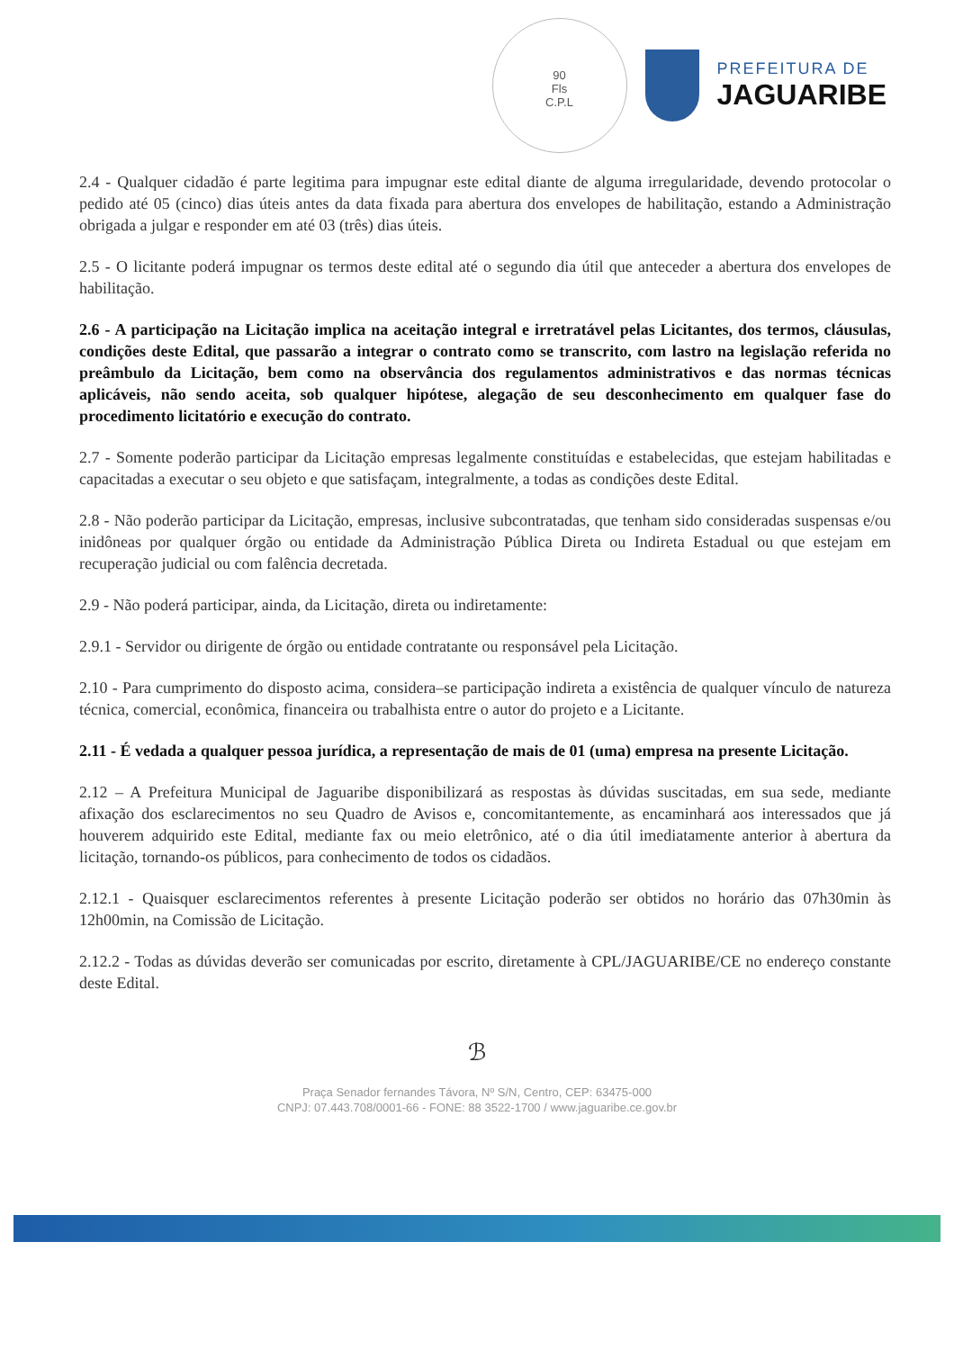90
Fls
C.P.L
PREFEITURA DE
JAGUARIBE
2.4 - Qualquer cidadão é parte legitima para impugnar este edital diante de alguma irregularidade, devendo protocolar o pedido até 05 (cinco) dias úteis antes da data fixada para abertura dos envelopes de habilitação, estando a Administração obrigada a julgar e responder em até 03 (três) dias úteis.
2.5 - O licitante poderá impugnar os termos deste edital até o segundo dia útil que anteceder a abertura dos envelopes de habilitação.
2.6 - A participação na Licitação implica na aceitação integral e irretratável pelas Licitantes, dos termos, cláusulas, condições deste Edital, que passarão a integrar o contrato como se transcrito, com lastro na legislação referida no preâmbulo da Licitação, bem como na observância dos regulamentos administrativos e das normas técnicas aplicáveis, não sendo aceita, sob qualquer hipótese, alegação de seu desconhecimento em qualquer fase do procedimento licitatório e execução do contrato.
2.7 - Somente poderão participar da Licitação empresas legalmente constituídas e estabelecidas, que estejam habilitadas e capacitadas a executar o seu objeto e que satisfaçam, integralmente, a todas as condições deste Edital.
2.8 - Não poderão participar da Licitação, empresas, inclusive subcontratadas, que tenham sido consideradas suspensas e/ou inidôneas por qualquer órgão ou entidade da Administração Pública Direta ou Indireta Estadual ou que estejam em recuperação judicial ou com falência decretada.
2.9 - Não poderá participar, ainda, da Licitação, direta ou indiretamente:
2.9.1 - Servidor ou dirigente de órgão ou entidade contratante ou responsável pela Licitação.
2.10 - Para cumprimento do disposto acima, considera–se participação indireta a existência de qualquer vínculo de natureza técnica, comercial, econômica, financeira ou trabalhista entre o autor do projeto e a Licitante.
2.11 - É vedada a qualquer pessoa jurídica, a representação de mais de 01 (uma) empresa na presente Licitação.
2.12 – A Prefeitura Municipal de Jaguaribe disponibilizará as respostas às dúvidas suscitadas, em sua sede, mediante afixação dos esclarecimentos no seu Quadro de Avisos e, concomitantemente, as encaminhará aos interessados que já houverem adquirido este Edital, mediante fax ou meio eletrônico, até o dia útil imediatamente anterior à abertura da licitação, tornando-os públicos, para conhecimento de todos os cidadãos.
2.12.1 - Quaisquer esclarecimentos referentes à presente Licitação poderão ser obtidos no horário das 07h30min às 12h00min, na Comissão de Licitação.
2.12.2 - Todas as dúvidas deverão ser comunicadas por escrito, diretamente à CPL/JAGUARIBE/CE no endereço constante deste Edital.
ℬ
Praça Senador fernandes Távora, Nº S/N, Centro, CEP: 63475-000
CNPJ: 07.443.708/0001-66 - FONE: 88 3522-1700 / www.jaguaribe.ce.gov.br